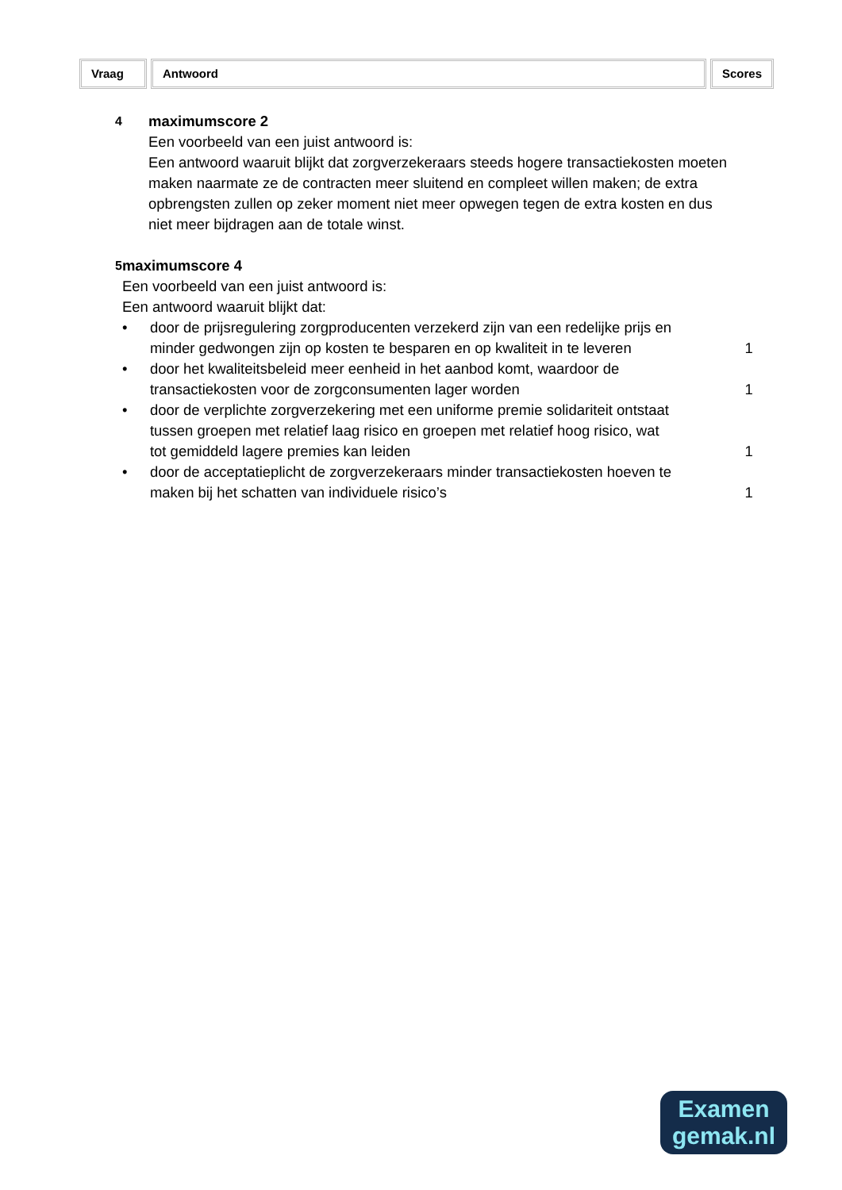Vraag Antwoord Scores
4
maximumscore 2
Een voorbeeld van een juist antwoord is:
Een antwoord waaruit blijkt dat zorgverzekeraars steeds hogere transactiekosten moeten maken naarmate ze de contracten meer sluitend en compleet willen maken; de extra opbrengsten zullen op zeker moment niet meer opwegen tegen de extra kosten en dus niet meer bijdragen aan de totale winst.
5
maximumscore 4
Een voorbeeld van een juist antwoord is:
Een antwoord waaruit blijkt dat:
• door de prijsregulering zorgproducenten verzekerd zijn van een redelijke prijs en minder gedwongen zijn op kosten te besparen en op kwaliteit in te leveren
1
• door het kwaliteitsbeleid meer eenheid in het aanbod komt, waardoor de transactiekosten voor de zorgconsumenten lager worden
1
• door de verplichte zorgverzekering met een uniforme premie solidariteit ontstaat tussen groepen met relatief laag risico en groepen met relatief hoog risico, wat tot gemiddeld lagere premies kan leiden
1
• door de acceptatieplicht de zorgverzekeraars minder transactiekosten hoeven te maken bij het schatten van individuele risico’s
1
Examen
gemak.nl